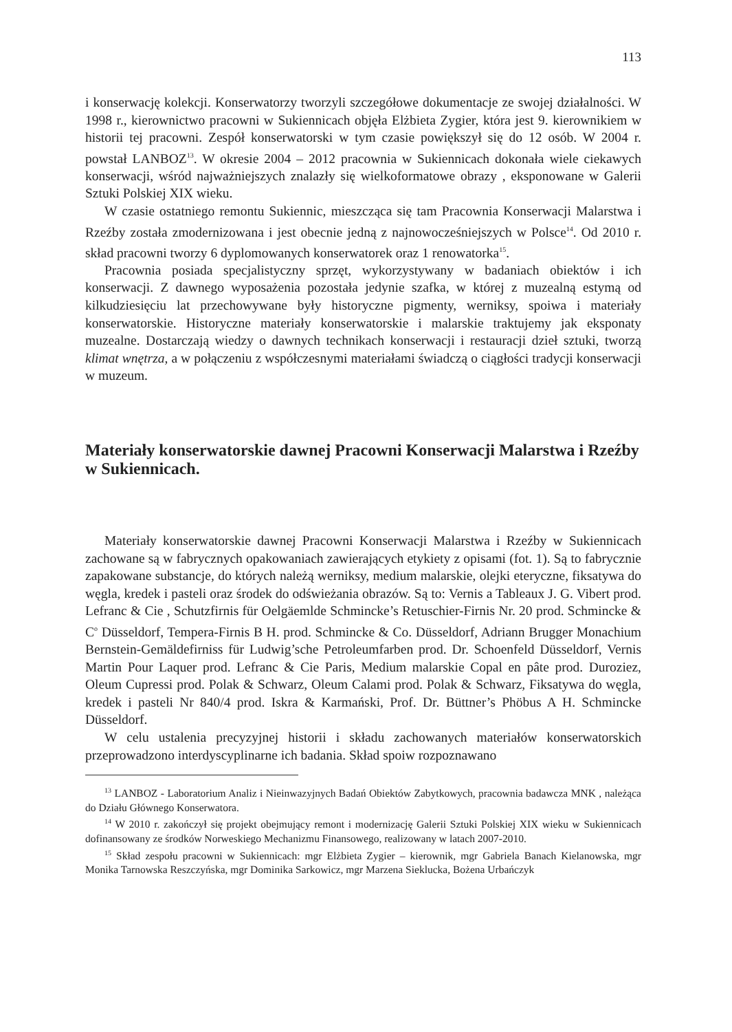113
i konserwację kolekcji. Konserwatorzy tworzyli szczegółowe dokumentacje ze swojej działalności. W 1998 r., kierownictwo pracowni w Sukiennicach objęła Elżbieta Zygier, która jest 9. kierownikiem w historii tej pracowni. Zespół konserwatorski w tym czasie powiększył się do 12 osób. W 2004 r. powstał LANBOZ<sup>13</sup>. W okresie 2004 – 2012 pracownia w Sukiennicach dokonała wiele ciekawych konserwacji, wśród najważniejszych znalazły się wielkoformatowe obrazy , eksponowane w Galerii Sztuki Polskiej XIX wieku.
W czasie ostatniego remontu Sukiennic, mieszcząca się tam Pracownia Konserwacji Malarstwa i Rzeźby została zmodernizowana i jest obecnie jedną z najnowocześniejszych w Polsce<sup>14</sup>. Od 2010 r. skład pracowni tworzy 6 dyplomowanych konserwatorek oraz 1 renowatorka<sup>15</sup>.
Pracownia posiada specjalistyczny sprzęt, wykorzystywany w badaniach obiektów i ich konserwacji. Z dawnego wyposażenia pozostała jedynie szafka, w której z muzealną estymą od kilkudziesięciu lat przechowywane były historyczne pigmenty, werniksy, spoiwa i materiały konserwatorskie. Historyczne materiały konserwatorskie i malarskie traktujemy jak eksponaty muzealne. Dostarczają wiedzy o dawnych technikach konserwacji i restauracji dzieł sztuki, tworzą klimat wnętrza, a w połączeniu z współczesnymi materiałami świadczą o ciągłości tradycji konserwacji w muzeum.
Materiały konserwatorskie dawnej Pracowni Konserwacji Malarstwa i Rzeźby w Sukiennicach.
Materiały konserwatorskie dawnej Pracowni Konserwacji Malarstwa i Rzeźby w Sukiennicach zachowane są w fabrycznych opakowaniach zawierających etykiety z opisami (fot. 1). Są to fabrycznie zapakowane substancje, do których należą werniksy, medium malarskie, olejki eteryczne, fiksatywa do węgla, kredek i pasteli oraz środek do odświeżania obrazów. Są to: Vernis a Tableaux J. G. Vibert prod. Lefranc & Cie , Schutzfirnis für Oelgäemlde Schmincke’s Retuschier-Firnis Nr. 20 prod. Schmincke & C<sup>o</sup> Düsseldorf, Tempera-Firnis B H. prod. Schmincke & Co. Düsseldorf, Adriann Brugger Monachium Bernstein-Gemäldefirniss für Ludwig’sche Petroleumfarben prod. Dr. Schoenfeld Düsseldorf, Vernis Martin Pour Laquer prod. Lefranc & Cie Paris, Medium malarskie Copal en pâte prod. Duroziez, Oleum Cupressi prod. Polak & Schwarz, Oleum Calami prod. Polak & Schwarz, Fiksatywa do węgla, kredek i pasteli Nr 840/4 prod. Iskra & Karmański, Prof. Dr. Büttner’s Phöbus A H. Schmincke Düsseldorf.
W celu ustalenia precyzyjnej historii i składu zachowanych materiałów konserwatorskich przeprowadzono interdyscyplinarne ich badania. Skład spoiw rozpoznawano
<sup>13</sup> LANBOZ - Laboratorium Analiz i Nieinwazyjnych Badań Obiektów Zabytkowych, pracownia badawcza MNK , należąca do Działu Głównego Konserwatora.
<sup>14</sup> W 2010 r. zakończył się projekt obejmujący remont i modernizację Galerii Sztuki Polskiej XIX wieku w Sukiennicach dofinansowany ze środków Norweskiego Mechanizmu Finansowego, realizowany w latach 2007-2010.
<sup>15</sup> Skład zespołu pracowni w Sukiennicach: mgr Elżbieta Zygier – kierownik, mgr Gabriela Banach Kielanowska, mgr Monika Tarnowska Reszczyńska, mgr Dominika Sarkowicz, mgr Marzena Sieklucka, Bożena Urbańczyk